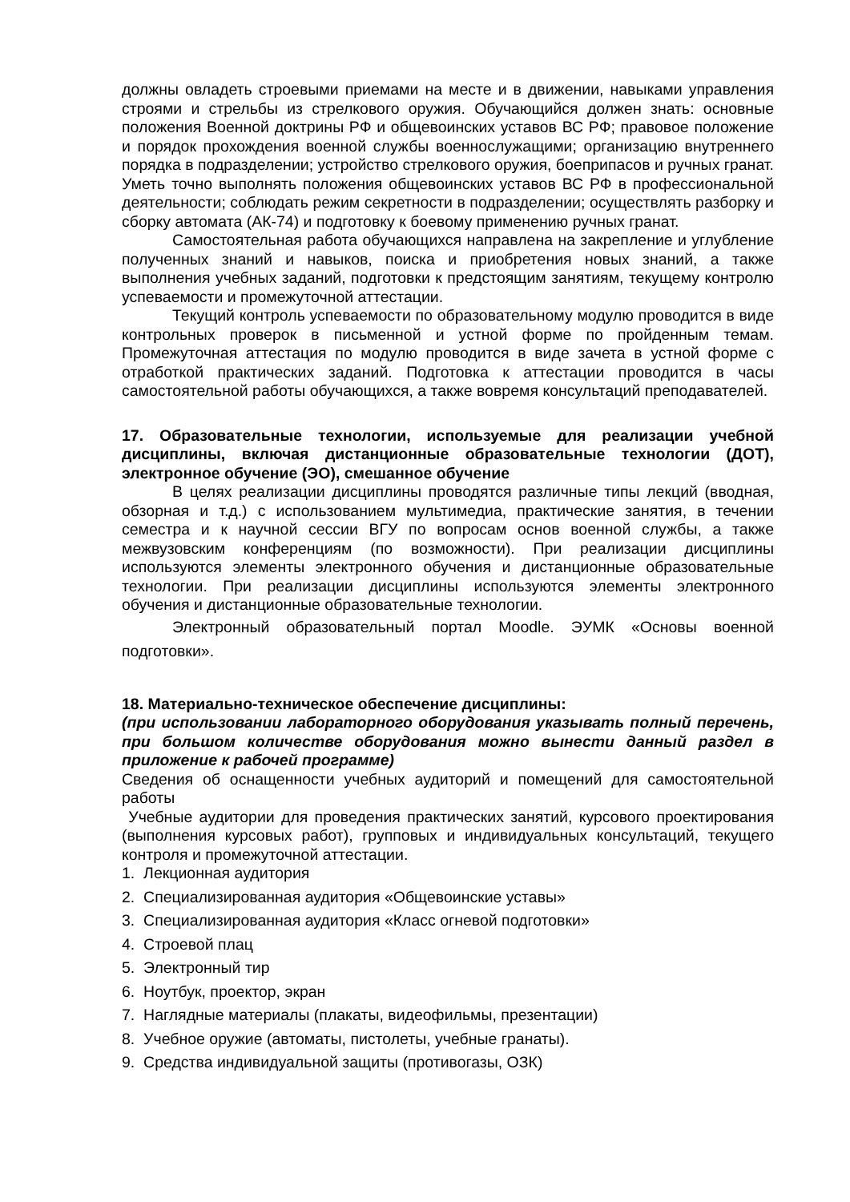должны овладеть строевыми приемами на месте и в движении, навыками управления строями и стрельбы из стрелкового оружия. Обучающийся должен знать: основные положения Военной доктрины РФ и общевоинских уставов ВС РФ; правовое положение и порядок прохождения военной службы военнослужащими; организацию внутреннего порядка в подразделении; устройство стрелкового оружия, боеприпасов и ручных гранат. Уметь точно выполнять положения общевоинских уставов ВС РФ в профессиональной деятельности; соблюдать режим секретности в подразделении; осуществлять разборку и сборку автомата (АК-74) и подготовку к боевому применению ручных гранат.
Самостоятельная работа обучающихся направлена на закрепление и углубление полученных знаний и навыков, поиска и приобретения новых знаний, а также выполнения учебных заданий, подготовки к предстоящим занятиям, текущему контролю успеваемости и промежуточной аттестации.
Текущий контроль успеваемости по образовательному модулю проводится в виде контрольных проверок в письменной и устной форме по пройденным темам. Промежуточная аттестация по модулю проводится в виде зачета в устной форме с отработкой практических заданий. Подготовка к аттестации проводится в часы самостоятельной работы обучающихся, а также вовремя консультаций преподавателей.
17. Образовательные технологии, используемые для реализации учебной дисциплины, включая дистанционные образовательные технологии (ДОТ), электронное обучение (ЭО), смешанное обучение
В целях реализации дисциплины проводятся различные типы лекций (вводная, обзорная и т.д.) с использованием мультимедиа, практические занятия, в течении семестра и к научной сессии ВГУ по вопросам основ военной службы, а также межвузовским конференциям (по возможности). При реализации дисциплины используются элементы электронного обучения и дистанционные образовательные технологии. При реализации дисциплины используются элементы электронного обучения и дистанционные образовательные технологии.
Электронный образовательный портал Moodle. ЭУМК «Основы военной подготовки».
18. Материально-техническое обеспечение дисциплины:
(при использовании лабораторного оборудования указывать полный перечень, при большом количестве оборудования можно вынести данный раздел в приложение к рабочей программе)
Сведения об оснащенности учебных аудиторий и помещений для самостоятельной работы
Учебные аудитории для проведения практических занятий, курсового проектирования (выполнения курсовых работ), групповых и индивидуальных консультаций, текущего контроля и промежуточной аттестации.
1. Лекционная аудитория
2. Специализированная аудитория «Общевоинские уставы»
3. Специализированная аудитория «Класс огневой подготовки»
4. Строевой плац
5. Электронный тир
6. Ноутбук, проектор, экран
7. Наглядные материалы (плакаты, видеофильмы, презентации)
8. Учебное оружие (автоматы, пистолеты, учебные гранаты).
9. Средства индивидуальной защиты (противогазы, ОЗК)